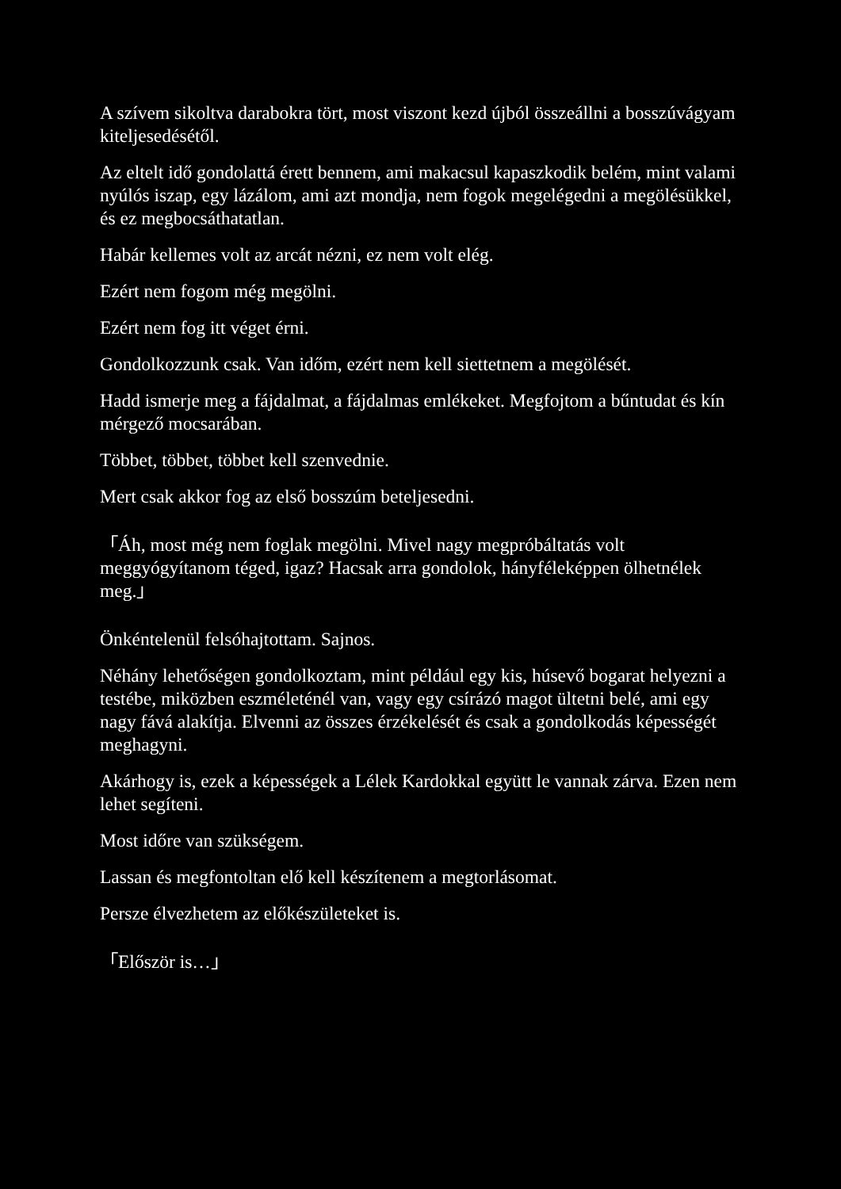A szívem sikoltva darabokra tört, most viszont kezd újból összeállni a bosszúvágyam kiteljesedésétől.
Az eltelt idő gondolattá érett bennem, ami makacsul kapaszkodik belém, mint valami nyúlós iszap, egy lázálom, ami azt mondja, nem fogok megelégedni a megölésükkel, és ez megbocsáthatatlan.
Habár kellemes volt az arcát nézni, ez nem volt elég.
Ezért nem fogom még megölni.
Ezért nem fog itt véget érni.
Gondolkozzunk csak. Van időm, ezért nem kell siettetnem a megölését.
Hadd ismerje meg a fájdalmat, a fájdalmas emlékeket. Megfojtom a bűntudat és kín mérgező mocsarában.
Többet, többet, többet kell szenvednie.
Mert csak akkor fog az első bosszúm beteljesedni.
「Áh, most még nem foglak megölni. Mivel nagy megpróbáltatás volt meggyógyítanom téged, igaz? Hacsak arra gondolok, hányféleképpen ölhetnélek meg.」
Önkéntelenül felsóhajtottam. Sajnos.
Néhány lehetőségen gondolkoztam, mint például egy kis, húsevő bogarat helyezni a testébe, miközben eszméleténél van, vagy egy csírázó magot ültetni belé, ami egy nagy fává alakítja. Elvenni az összes érzékelését és csak a gondolkodás képességét meghagyni.
Akárhogy is, ezek a képességek a Lélek Kardokkal együtt le vannak zárva. Ezen nem lehet segíteni.
Most időre van szükségem.
Lassan és megfontoltan elő kell készítenem a megtorlásomat.
Persze élvezhetem az előkészületeket is.
「Először is…」